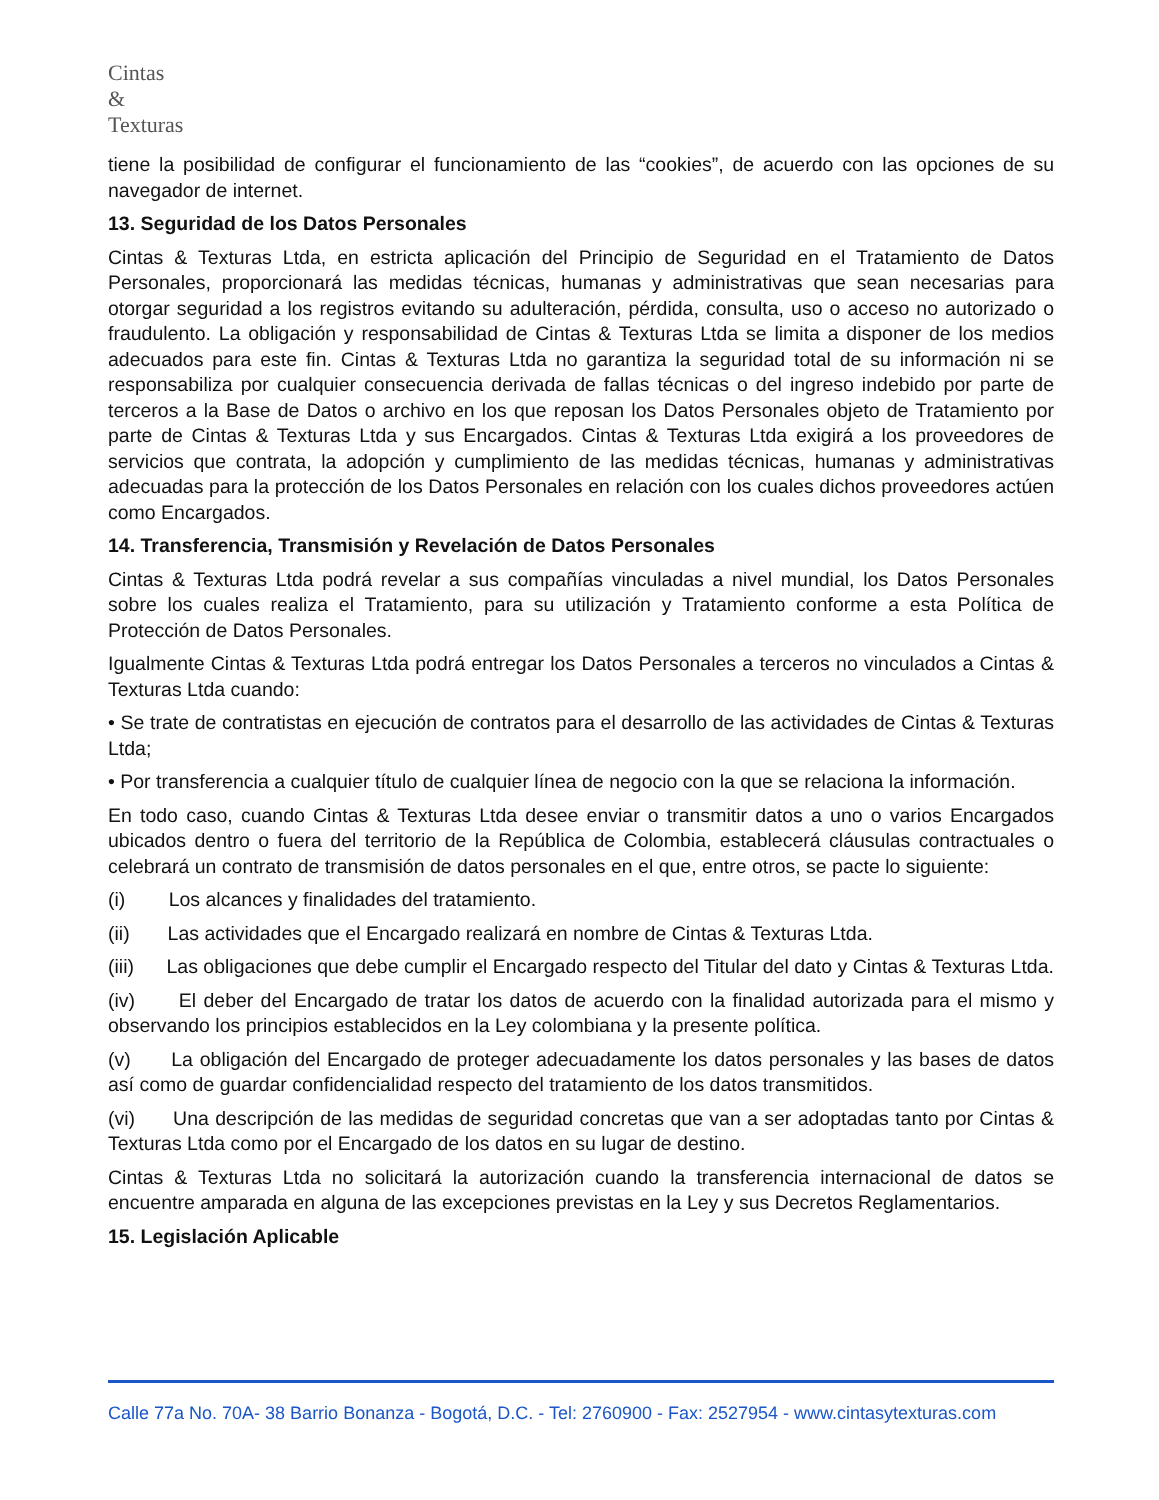Cintas
&
Texturas
tiene la posibilidad de configurar el funcionamiento de las “cookies”, de acuerdo con las opciones de su navegador de internet.
13. Seguridad de los Datos Personales
Cintas & Texturas Ltda, en estricta aplicación del Principio de Seguridad en el Tratamiento de Datos Personales, proporcionará las medidas técnicas, humanas y administrativas que sean necesarias para otorgar seguridad a los registros evitando su adulteración, pérdida, consulta, uso o acceso no autorizado o fraudulento. La obligación y responsabilidad de Cintas & Texturas Ltda se limita a disponer de los medios adecuados para este fin. Cintas & Texturas Ltda no garantiza la seguridad total de su información ni se responsabiliza por cualquier consecuencia derivada de fallas técnicas o del ingreso indebido por parte de terceros a la Base de Datos o archivo en los que reposan los Datos Personales objeto de Tratamiento por parte de Cintas & Texturas Ltda y sus Encargados. Cintas & Texturas Ltda exigirá a los proveedores de servicios que contrata, la adopción y cumplimiento de las medidas técnicas, humanas y administrativas adecuadas para la protección de los Datos Personales en relación con los cuales dichos proveedores actúen como Encargados.
14. Transferencia, Transmisión y Revelación de Datos Personales
Cintas & Texturas Ltda podrá revelar a sus compañías vinculadas a nivel mundial, los Datos Personales sobre los cuales realiza el Tratamiento, para su utilización y Tratamiento conforme a esta Política de Protección de Datos Personales.
Igualmente Cintas & Texturas Ltda podrá entregar los Datos Personales a terceros no vinculados a Cintas & Texturas Ltda cuando:
• Se trate de contratistas en ejecución de contratos para el desarrollo de las actividades de Cintas & Texturas Ltda;
• Por transferencia a cualquier título de cualquier línea de negocio con la que se relaciona la información.
En todo caso, cuando Cintas & Texturas Ltda desee enviar o transmitir datos a uno o varios Encargados ubicados dentro o fuera del territorio de la República de Colombia, establecerá cláusulas contractuales o celebrará un contrato de transmisión de datos personales en el que, entre otros, se pacte lo siguiente:
(i) Los alcances y finalidades del tratamiento.
(ii) Las actividades que el Encargado realizará en nombre de Cintas & Texturas Ltda.
(iii) Las obligaciones que debe cumplir el Encargado respecto del Titular del dato y Cintas & Texturas Ltda.
(iv) El deber del Encargado de tratar los datos de acuerdo con la finalidad autorizada para el mismo y observando los principios establecidos en la Ley colombiana y la presente política.
(v) La obligación del Encargado de proteger adecuadamente los datos personales y las bases de datos así como de guardar confidencialidad respecto del tratamiento de los datos transmitidos.
(vi) Una descripción de las medidas de seguridad concretas que van a ser adoptadas tanto por Cintas & Texturas Ltda como por el Encargado de los datos en su lugar de destino.
Cintas & Texturas Ltda no solicitará la autorización cuando la transferencia internacional de datos se encuentre amparada en alguna de las excepciones previstas en la Ley y sus Decretos Reglamentarios.
15. Legislación Aplicable
Calle 77a No. 70A- 38 Barrio Bonanza - Bogotá, D.C. - Tel: 2760900 - Fax: 2527954 - www.cintasytexturas.com